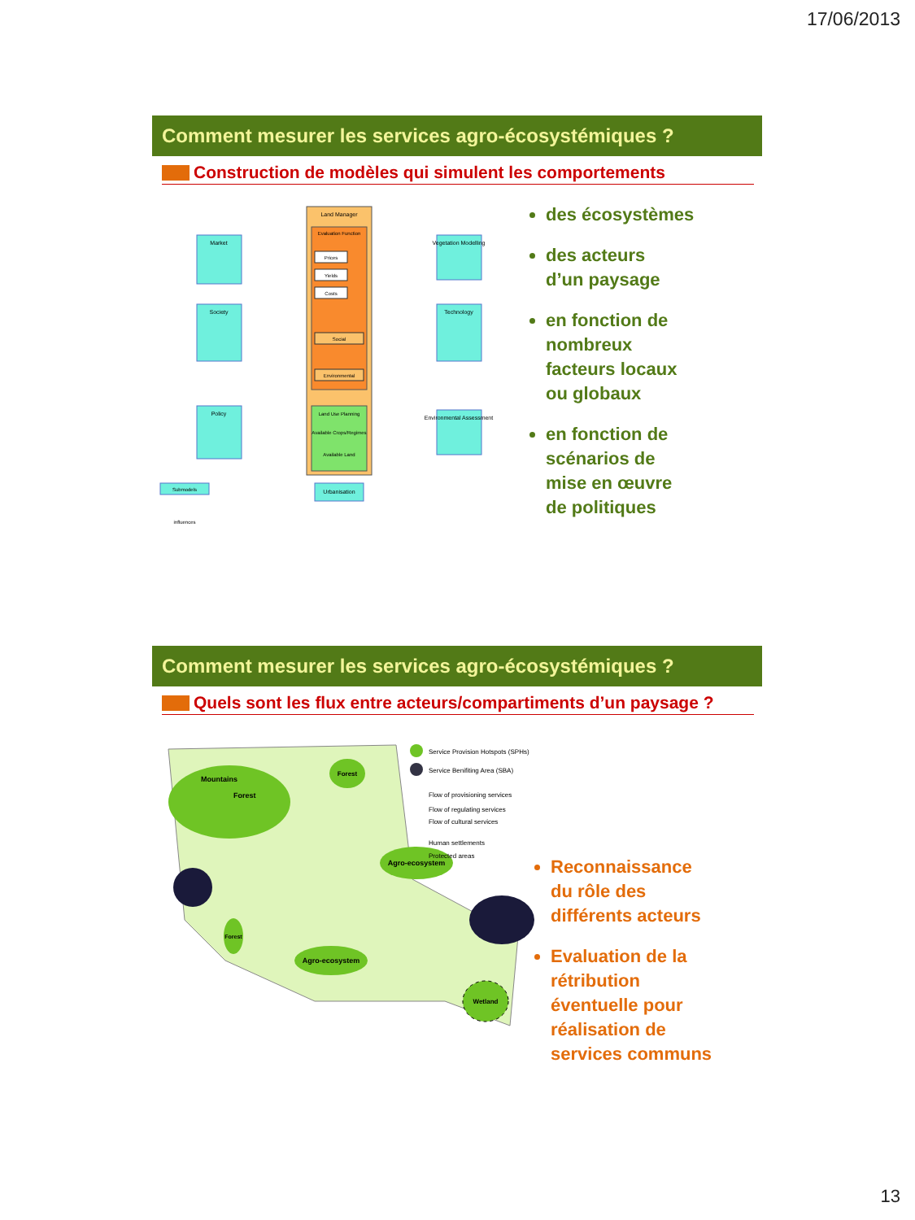17/06/2013
Comment mesurer les services agro-écosystémiques ?
Construction de modèles qui simulent les comportements
Land Manager
Evaluation Function
Prices
Yields
Costs
Social
Environmental
Land Use Planning
Available Crops/Regimes
Available Land
Market
Society
Policy
Vegetation Modelling
Technology
Environmental Assessment
Urbanisation
Submodels
influences
des écosystèmes
des acteurs
d’un paysage
en fonction de
nombreux
facteurs locaux
ou globaux
en fonction de
scénarios de
mise en œuvre
de politiques
Comment mesurer les services agro-écosystémiques ?
Quels sont les flux entre acteurs/compartiments d’un paysage ?
Mountains
Forest
Agro-ecosystem
Agro-ecosystem
Forest
Forest
Wetland
Service Provision Hotspots (SPHs)
Service Benifiting Area (SBA)
Flow of provisioning services
Flow of regulating services
Flow of cultural services
Human settlements
Protected areas
Reconnaissance
du rôle des
différents acteurs
Evaluation de la
rétribution
éventuelle pour
réalisation de
services communs
13